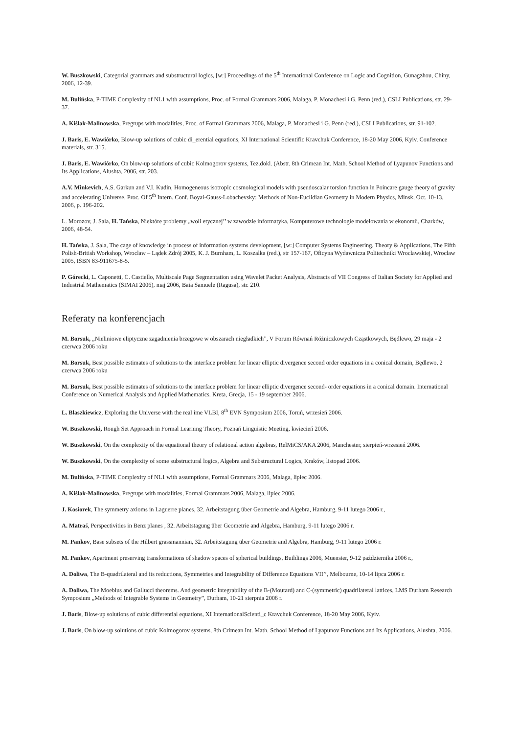W. Buszkowski, Categorial grammars and substructural logics, [w:] Proceedings of the 5<sup>th</sup> International Conference on Logic and Cognition, Gunagzhou, Chiny, 2006, 12-39.
M. Bulińska, P-TIME Complexity of NL1 with assumptions, Proc. of Formal Grammars 2006, Malaga, P. Monachesi i G. Penn (red.), CSLI Publications, str. 29-37.
A. Kiślak-Malinowska, Pregrups with modalities, Proc. of Formal Grammars 2006, Malaga, P. Monachesi i G. Penn (red.), CSLI Publications, str. 91-102.
J. Baris, E. Wawiórko, Blow-up solutions of cubic di_erential equations, XI International Scientific Kravchuk Conference, 18-20 May 2006, Kyiv. Conference materials, str. 315.
J. Baris, E. Wawiórko, On blow-up solutions of cubic Kolmogorov systems, Tez.dokl. (Abstr. 8th Crimean Int. Math. School Method of Lyapunov Functions and Its Applications, Alushta, 2006, str. 203.
A.V. Minkevich, A.S. Garkun and V.I. Kudin, Homogeneous isotropic cosmological models with pseudoscalar torsion function in Poincare gauge theory of gravity and accelerating Universe, Proc. Of 5<sup>th</sup> Intern. Conf. Boyai-Gauss-Lobachevsky: Methods of Non-Euclidian Geometry in Modern Physics, Minsk, Oct. 10-13, 2006, p. 196-202.
L. Morozov, J. Sala, H. Tańska, Niektóre problemy „woli etycznej’’ w zawodzie informatyka, Komputerowe technologie modelowania w ekonomii, Charków, 2006, 48-54.
H. Tańska, J. Sala, The cage of knowledge in process of information systems development, [w:] Computer Systems Engineering. Theory & Applications, The Fifth Polish-British Workshop, Wroclaw – Lądek Zdrój 2005, K. J. Burnham, L. Koszalka (red.), str 157-167, Oficyna Wydawnicza Politechniki Wroclawskiej, Wroclaw 2005, ISBN 83-911675-8-5.
P. Górecki, L. Caponetti, C. Castiello, Multiscale Page Segmentation using Wavelet Packet Analysis, Abstracts of VII Congress of Italian Society for Applied and Industrial Mathematics (SIMAI 2006), maj 2006, Baia Samuele (Ragusa), str. 210.
Referaty na konferencjach
M. Borsuk, „Nieliniowe eliptyczne zagadnienia brzegowe w obszarach niegładkich”, V Forum Równań Różniczkowych Cząstkowych, Będlewo, 29 maja - 2 czerwca 2006 roku
M. Borsuk, Best possible estimates of solutions to the interface problem for linear elliptic divergence second order equations in a conical domain, Będlewo, 2 czerwca 2006 roku
M. Borsuk, Best possible estimates of solutions to the interface problem for linear elliptic divergence second- order equations in a conical domain. International Conference on Numerical Analysis and Applied Mathematics. Kreta, Grecja, 15 - 19 september 2006.
L. Blaszkiewicz, Exploring the Universe with the real ime VLBI, 8<sup>th</sup> EVN Symposium 2006, Toruń, wrzesień 2006.
W. Buszkowski, Rough Set Approach in Formal Learning Theory, Poznań Linguistic Meeting, kwiecień 2006.
W. Buszkowski, On the complexity of the equational theory of relational action algebras, RelMiCS/AKA 2006, Manchester, sierpień-wrzesień 2006.
W. Buszkowski, On the complexity of some substructural logics, Algebra and Substructural Logics, Kraków, listopad 2006.
M. Bulińska, P-TIME Complexity of NL1 with assumptions, Formal Grammars 2006, Malaga, lipiec 2006.
A. Kiślak-Malinowska, Pregrups with modalities, Formal Grammars 2006, Malaga, lipiec 2006.
J. Kosiorek, The symmetry axioms in Laguerre planes, 32. Arbeitstagung über Geometrie and Algebra, Hamburg, 9-11 lutego 2006 r.,
A. Matraś, Perspectivities in Benz planes , 32. Arbeitstagung über Geometrie and Algebra, Hamburg, 9-11 lutego 2006 r.
M. Pankov, Base subsets of the Hilbert grassmannian, 32. Arbeitstagung über Geometrie and Algebra, Hamburg, 9-11 lutego 2006 r.
M. Pankov, Apartment preserving transformations of shadow spaces of spherical buildings, Buildings 2006, Muenster, 9-12 października 2006 r.,
A. Doliwa, The B-quadrilateral and its reductions, Symmetries and Integrability of Difference Equations VII’’, Melbourne, 10-14 lipca 2006 r.
A. Doliwa, The Moebius and Gallucci theorems. And geometric integrability of the B-(Moutard) and C-(symmetric) quadrilateral lattices, LMS Durham Research Symposium „Methods of Integrable Systems in Geometry”, Durham, 10-21 sierpnia 2006 r.
J. Baris, Blow-up solutions of cubic differential equations, XI InternationalScienti_c Kravchuk Conference, 18-20 May 2006, Kyiv.
J. Baris, On blow-up solutions of cubic Kolmogorov systems, 8th Crimean Int. Math. School Method of Lyapunov Functions and Its Applications, Alushta, 2006.